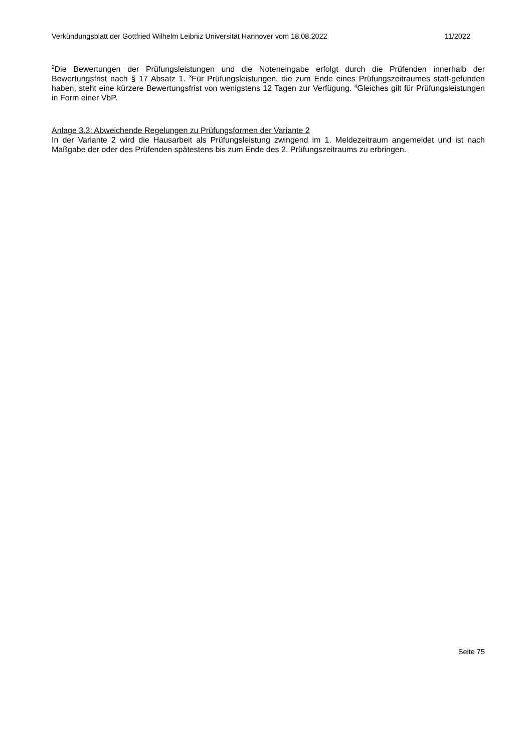Verkündungsblatt der Gottfried Wilhelm Leibniz Universität Hannover vom 18.08.2022 11/2022
<sup>2</sup> Die Bewertungen der Prüfungsleistungen und die Noteneingabe erfolgt durch die Prüfenden innerhalb der Bewertungsfrist nach § 17 Absatz 1. <sup>3</sup>Für Prüfungsleistungen, die zum Ende eines Prüfungszeitraumes statt-gefunden haben, steht eine kürzere Bewertungsfrist von wenigstens 12 Tagen zur Verfügung. <sup>4</sup>Gleiches gilt für Prüfungsleistungen in Form einer VbP.
Anlage 3.3: Abweichende Regelungen zu Prüfungsformen der Variante 2
In der Variante 2 wird die Hausarbeit als Prüfungsleistung zwingend im 1. Meldezeitraum angemeldet und ist nach Maßgabe der oder des Prüfenden spätestens bis zum Ende des 2. Prüfungszeitraums zu erbringen.
Seite 75